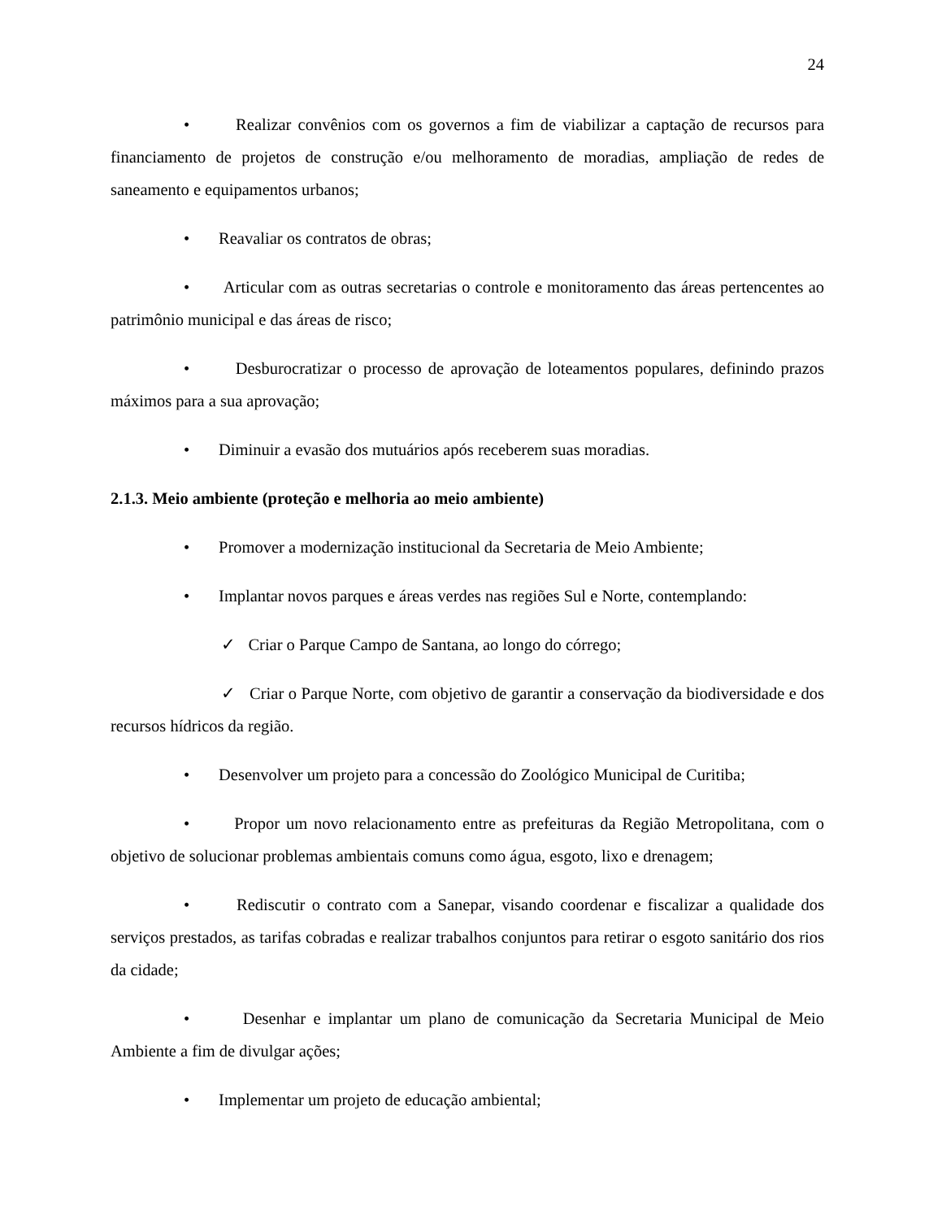24
• Realizar convênios com os governos a fim de viabilizar a captação de recursos para financiamento de projetos de construção e/ou melhoramento de moradias, ampliação de redes de saneamento e equipamentos urbanos;
• Reavaliar os contratos de obras;
• Articular com as outras secretarias o controle e monitoramento das áreas pertencentes ao patrimônio municipal e das áreas de risco;
• Desburocratizar o processo de aprovação de loteamentos populares, definindo prazos máximos para a sua aprovação;
• Diminuir a evasão dos mutuários após receberem suas moradias.
2.1.3. Meio ambiente (proteção e melhoria ao meio ambiente)
• Promover a modernização institucional da Secretaria de Meio Ambiente;
• Implantar novos parques e áreas verdes nas regiões Sul e Norte, contemplando:
✓ Criar o Parque Campo de Santana, ao longo do córrego;
✓ Criar o Parque Norte, com objetivo de garantir a conservação da biodiversidade e dos recursos hídricos da região.
• Desenvolver um projeto para a concessão do Zoológico Municipal de Curitiba;
• Propor um novo relacionamento entre as prefeituras da Região Metropolitana, com o objetivo de solucionar problemas ambientais comuns como água, esgoto, lixo e drenagem;
• Rediscutir o contrato com a Sanepar, visando coordenar e fiscalizar a qualidade dos serviços prestados, as tarifas cobradas e realizar trabalhos conjuntos para retirar o esgoto sanitário dos rios da cidade;
• Desenhar e implantar um plano de comunicação da Secretaria Municipal de Meio Ambiente a fim de divulgar ações;
• Implementar um projeto de educação ambiental;